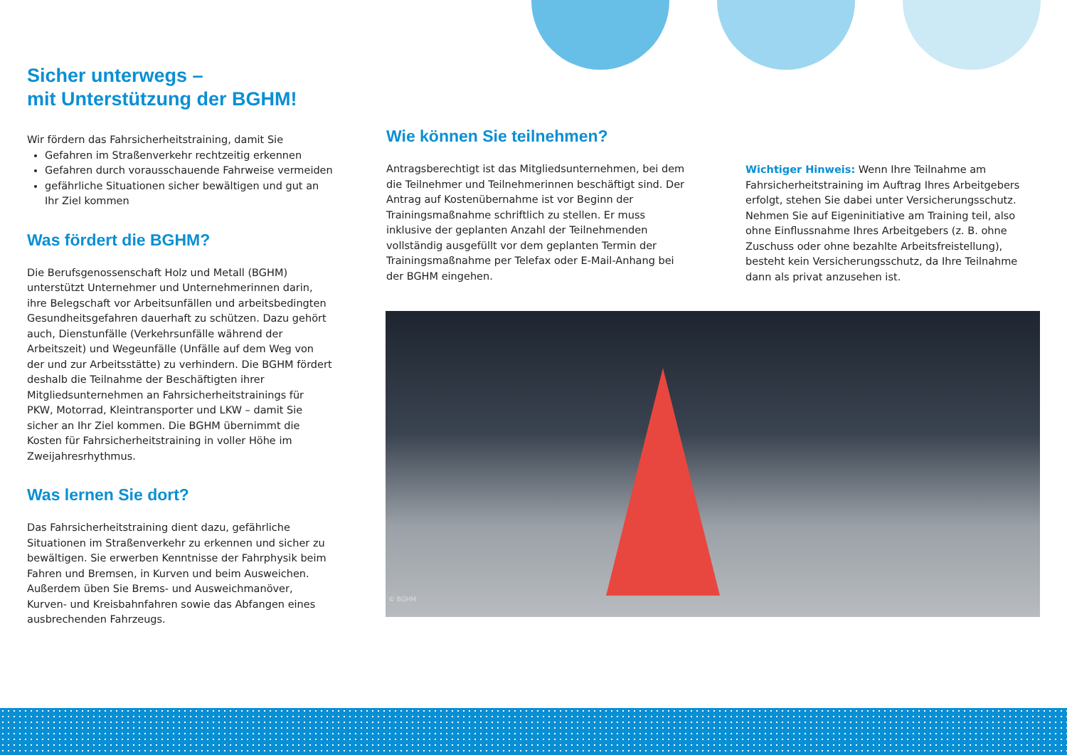Sicher unterwegs –
mit Unterstützung der BGHM!
Wir fördern das Fahrsicherheitstraining, damit Sie
Gefahren im Straßenverkehr rechtzeitig erkennen
Gefahren durch vorausschauende Fahrweise vermeiden
gefährliche Situationen sicher bewältigen und gut an Ihr Ziel kommen
Was fördert die BGHM?
Die Berufsgenossenschaft Holz und Metall (BGHM) unterstützt Unternehmer und Unternehmerinnen darin, ihre Belegschaft vor Arbeitsunfällen und arbeitsbedingten Gesundheitsgefahren dauerhaft zu schützen. Dazu gehört auch, Dienstunfälle (Verkehrsunfälle während der Arbeitszeit) und Wegeunfälle (Unfälle auf dem Weg von der und zur Arbeitsstätte) zu verhindern. Die BGHM fördert deshalb die Teilnahme der Beschäftigten ihrer Mitgliedsunternehmen an Fahrsicherheitstrainings für PKW, Motorrad, Kleintransporter und LKW – damit Sie sicher an Ihr Ziel kommen. Die BGHM übernimmt die Kosten für Fahrsicherheitstraining in voller Höhe im Zweijahresrhythmus.
Was lernen Sie dort?
Das Fahrsicherheitstraining dient dazu, gefährliche Situationen im Straßenverkehr zu erkennen und sicher zu bewältigen. Sie erwerben Kenntnisse der Fahrphysik beim Fahren und Bremsen, in Kurven und beim Ausweichen. Außerdem üben Sie Brems- und Ausweichmanöver, Kurven- und Kreisbahnfahren sowie das Abfangen eines ausbrechenden Fahrzeugs.
Wie können Sie teilnehmen?
Antragsberechtigt ist das Mitgliedsunternehmen, bei dem die Teilnehmer und Teilnehmerinnen beschäftigt sind. Der Antrag auf Kostenübernahme ist vor Beginn der Trainingsmaßnahme schriftlich zu stellen. Er muss inklusive der geplanten Anzahl der Teilnehmenden vollständig ausgefüllt vor dem geplanten Termin der Trainingsmaßnahme per Telefax oder E-Mail-Anhang bei der BGHM eingehen.
Wichtiger Hinweis: Wenn Ihre Teilnahme am Fahrsicherheitstraining im Auftrag Ihres Arbeitgebers erfolgt, stehen Sie dabei unter Versicherungsschutz. Nehmen Sie auf Eigeninitiative am Training teil, also ohne Einflussnahme Ihres Arbeitgebers (z. B. ohne Zuschuss oder ohne bezahlte Arbeitsfreistellung), besteht kein Versicherungsschutz, da Ihre Teilnahme dann als privat anzusehen ist.
© BGHM